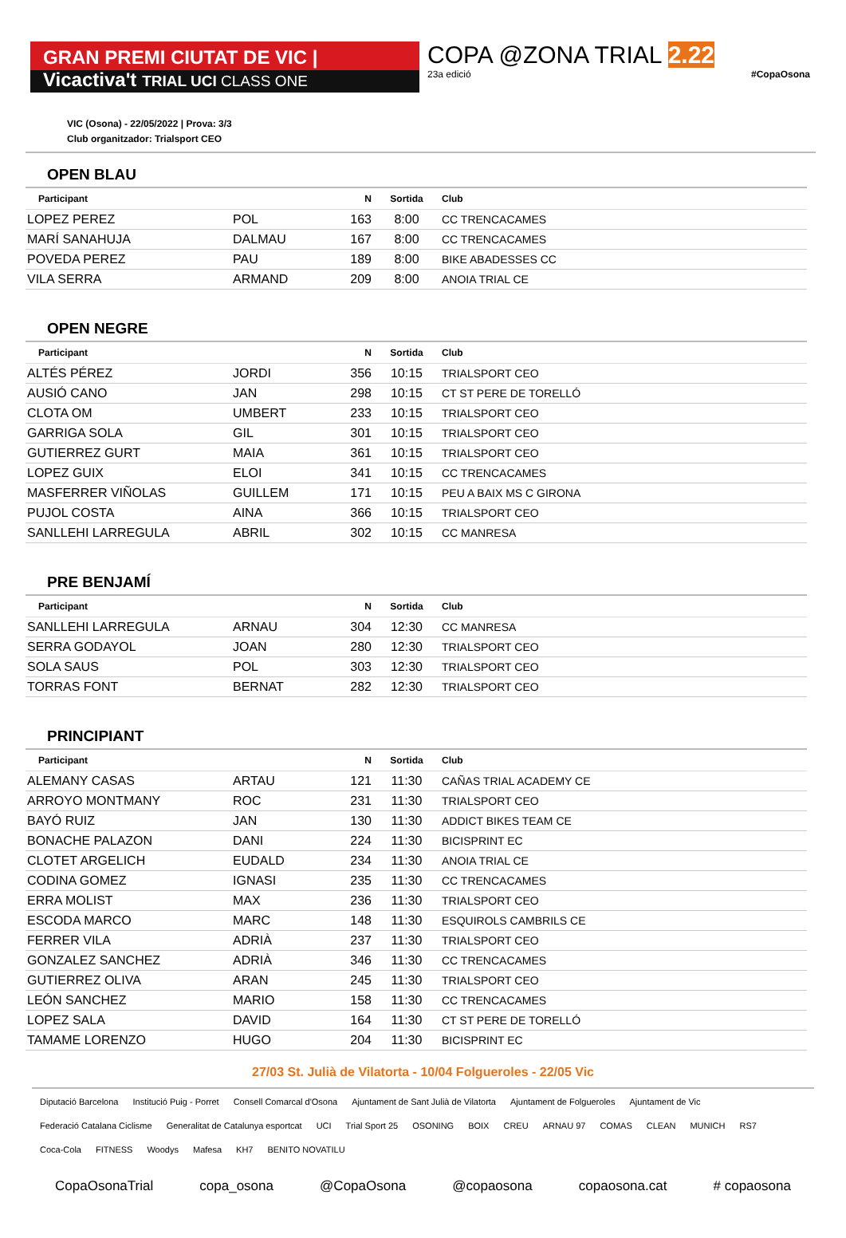GRAN PREMI CIUTAT DE VIC | Vicactiva't
TRIAL UCI CLASS ONE
COPA @ZONA TRIAL 2.22
23a edició #CopaOsona
VIC (Osona) - 22/05/2022 | Prova: 3/3
Club organitzador: Trialsport CEO
OPEN BLAU
| Participant | | N | Sortida | Club |
| --- | --- | --- | --- | --- |
| LOPEZ PEREZ | POL | 163 | 8:00 | CC TRENCACAMES |
| MARÍ SANAHUJA | DALMAU | 167 | 8:00 | CC TRENCACAMES |
| POVEDA PEREZ | PAU | 189 | 8:00 | BIKE ABADESSES CC |
| VILA SERRA | ARMAND | 209 | 8:00 | ANOIA TRIAL CE |
OPEN NEGRE
| Participant | | N | Sortida | Club |
| --- | --- | --- | --- | --- |
| ALTÉS PÉREZ | JORDI | 356 | 10:15 | TRIALSPORT CEO |
| AUSIÓ CANO | JAN | 298 | 10:15 | CT ST PERE DE TORELLÓ |
| CLOTA OM | UMBERT | 233 | 10:15 | TRIALSPORT CEO |
| GARRIGA SOLA | GIL | 301 | 10:15 | TRIALSPORT CEO |
| GUTIERREZ GURT | MAIA | 361 | 10:15 | TRIALSPORT CEO |
| LOPEZ GUIX | ELOI | 341 | 10:15 | CC TRENCACAMES |
| MASFERRER VIÑOLAS | GUILLEM | 171 | 10:15 | PEU A BAIX MS C GIRONA |
| PUJOL COSTA | AINA | 366 | 10:15 | TRIALSPORT CEO |
| SANLLEHI LARREGULA | ABRIL | 302 | 10:15 | CC MANRESA |
PRE BENJAMÍ
| Participant | | N | Sortida | Club |
| --- | --- | --- | --- | --- |
| SANLLEHI LARREGULA | ARNAU | 304 | 12:30 | CC MANRESA |
| SERRA GODAYOL | JOAN | 280 | 12:30 | TRIALSPORT CEO |
| SOLA SAUS | POL | 303 | 12:30 | TRIALSPORT CEO |
| TORRAS FONT | BERNAT | 282 | 12:30 | TRIALSPORT CEO |
PRINCIPIANT
| Participant | | N | Sortida | Club |
| --- | --- | --- | --- | --- |
| ALEMANY CASAS | ARTAU | 121 | 11:30 | CAÑAS TRIAL ACADEMY CE |
| ARROYO MONTMANY | ROC | 231 | 11:30 | TRIALSPORT CEO |
| BAYÓ RUIZ | JAN | 130 | 11:30 | ADDICT BIKES TEAM CE |
| BONACHE PALAZON | DANI | 224 | 11:30 | BICISPRINT EC |
| CLOTET ARGELICH | EUDALD | 234 | 11:30 | ANOIA TRIAL CE |
| CODINA GOMEZ | IGNASI | 235 | 11:30 | CC TRENCACAMES |
| ERRA MOLIST | MAX | 236 | 11:30 | TRIALSPORT CEO |
| ESCODA MARCO | MARC | 148 | 11:30 | ESQUIROLS CAMBRILS CE |
| FERRER VILA | ADRIÀ | 237 | 11:30 | TRIALSPORT CEO |
| GONZALEZ SANCHEZ | ADRIÀ | 346 | 11:30 | CC TRENCACAMES |
| GUTIERREZ OLIVA | ARAN | 245 | 11:30 | TRIALSPORT CEO |
| LEÓN SANCHEZ | MARIO | 158 | 11:30 | CC TRENCACAMES |
| LOPEZ SALA | DAVID | 164 | 11:30 | CT ST PERE DE TORELLÓ |
| TAMAME LORENZO | HUGO | 204 | 11:30 | BICISPRINT EC |
27/03 St. Julià de Vilatorta - 10/04 Folgueroles - 22/05 Vic
Diputació Barcelona Institució Puig - Porret Consell Comarcal d'Osona Ajuntament de Sant Julià de Vilatorta Ajuntament de Folgueroles Ajuntament de Vic Federació Catalana Ciclisme Generalitat de Catalunya esportcat UCI Trial Sport 25 OSONING BOIX CREU ARNAU 97 COMAS CLEAN MUNICH RS7 Coca-Cola FITNESS Woodys Mafesa KH7 BENITO NOVATILU
CopaOsonaTrial copa_osona @CopaOsona @copaosona copaosona.cat # copaosona